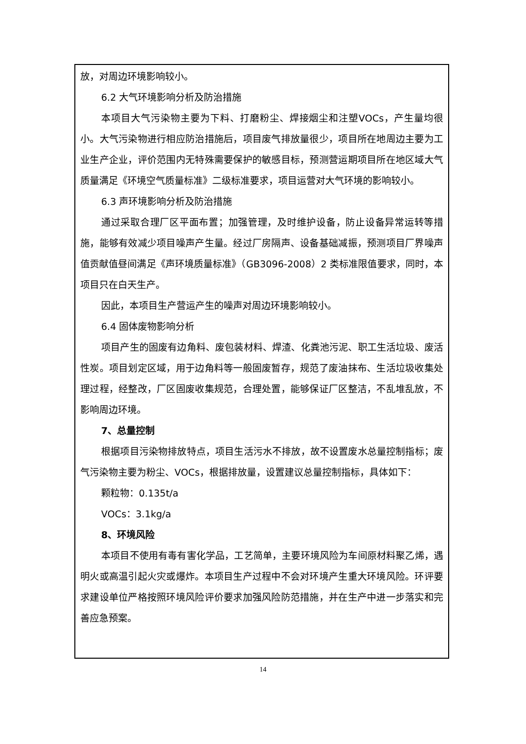放，对周边环境影响较小。
6.2 大气环境影响分析及防治措施
本项目大气污染物主要为下料、打磨粉尘、焊接烟尘和注塑VOCs，产生量均很小。大气污染物进行相应防治措施后，项目废气排放量很少，项目所在地周边主要为工业生产企业，评价范围内无特殊需要保护的敏感目标，预测营运期项目所在地区域大气质量满足《环境空气质量标准》二级标准要求，项目运营对大气环境的影响较小。
6.3 声环境影响分析及防治措施
通过采取合理厂区平面布置；加强管理，及时维护设备，防止设备异常运转等措施，能够有效减少项目噪声产生量。经过厂房隔声、设备基础减振，预测项目厂界噪声值贡献值昼间满足《声环境质量标准》（GB3096-2008）2 类标准限值要求，同时，本项目只在白天生产。
因此，本项目生产营运产生的噪声对周边环境影响较小。
6.4 固体废物影响分析
项目产生的固废有边角料、废包装材料、焊渣、化粪池污泥、职工生活垃圾、废活性炭。项目划定区域，用于边角料等一般固废暂存，规范了废油抹布、生活垃圾收集处理过程，经整改，厂区固废收集规范，合理处置，能够保证厂区整洁，不乱堆乱放，不影响周边环境。
7、总量控制
根据项目污染物排放特点，项目生活污水不排放，故不设置废水总量控制指标；废气污染物主要为粉尘、VOCs，根据排放量，设置建议总量控制指标，具体如下：
颗粒物：0.135t/a
VOCs：3.1kg/a
8、环境风险
本项目不使用有毒有害化学品，工艺简单，主要环境风险为车间原材料聚乙烯，遇明火或高温引起火灾或爆炸。本项目生产过程中不会对环境产生重大环境风险。环评要求建设单位严格按照环境风险评价要求加强风险防范措施，并在生产中进一步落实和完善应急预案。
14